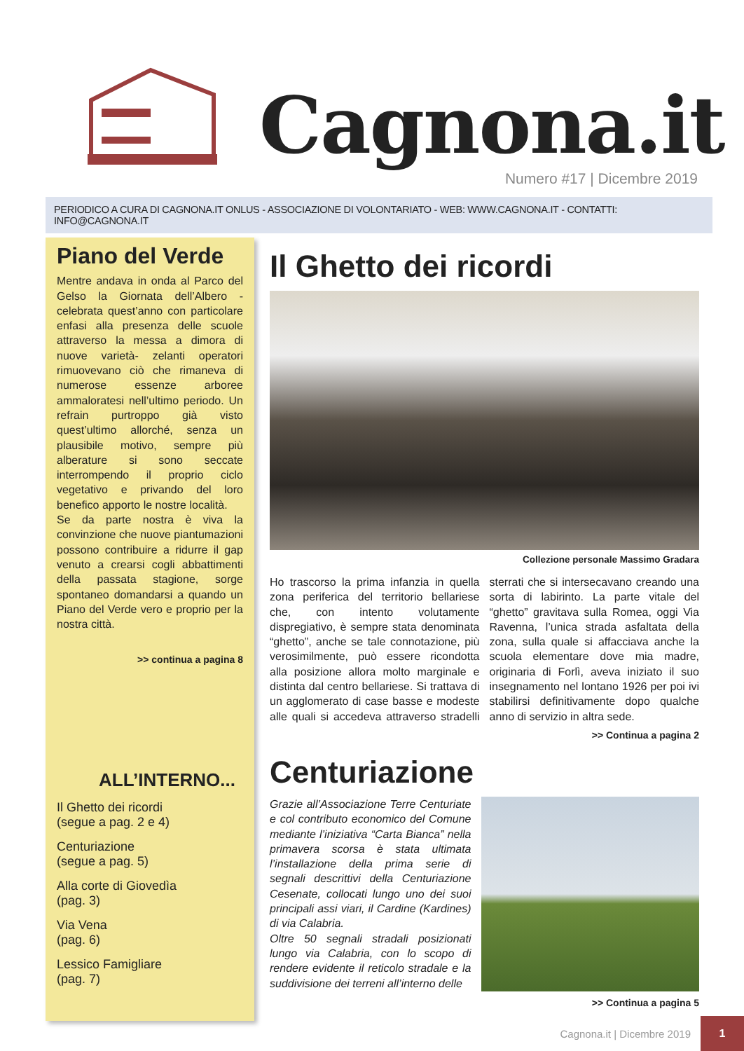Cagnona.it
Numero #17 | Dicembre 2019
PERIODICO A CURA DI CAGNONA.IT ONLUS - ASSOCIAZIONE DI VOLONTARIATO - WEB: WWW.CAGNONA.IT - CONTATTI: INFO@CAGNONA.IT
Piano del Verde
Mentre andava in onda al Parco del Gelso la Giornata dell’Albero -celebrata quest’anno con particolare enfasi alla presenza delle scuole attraverso la messa a dimora di nuove varietà- zelanti operatori rimuovevano ciò che rimaneva di numerose essenze arboree ammaloratesi nell’ultimo periodo. Un refrain purtroppo già visto quest’ultimo allorché, senza un plausibile motivo, sempre più alberature si sono seccate interrompendo il proprio ciclo vegetativo e privando del loro benefico apporto le nostre località.
Se da parte nostra è viva la convinzione che nuove piantumazioni possono contribuire a ridurre il gap venuto a crearsi cogli abbattimenti della passata stagione, sorge spontaneo domandarsi a quando un Piano del Verde vero e proprio per la nostra città.
>> continua a pagina 8
ALL’INTERNO...
Il Ghetto dei ricordi
(segue a pag. 2 e 4)
Centuriazione
(segue a pag. 5)
Alla corte di Giovedìa
(pag. 3)
Via Vena
(pag. 6)
Lessico Famigliare
(pag. 7)
Il Ghetto dei ricordi
Collezione personale Massimo Gradara
Ho trascorso la prima infanzia in quella zona periferica del territorio bellariese che, con intento volutamente dispregiativo, è sempre stata denominata “ghetto”, anche se tale connotazione, più verosimilmente, può essere ricondotta alla posizione allora molto marginale e distinta dal centro bellariese. Si trattava di un agglomerato di case basse e modeste alle quali si accedeva attraverso stradelli sterrati che si intersecavano creando una sorta di labirinto. La parte vitale del “ghetto” gravitava sulla Romea, oggi Via Ravenna, l’unica strada asfaltata della zona, sulla quale si affacciava anche la scuola elementare dove mia madre, originaria di Forlì, aveva iniziato il suo insegnamento nel lontano 1926 per poi ivi stabilirsi definitivamente dopo qualche anno di servizio in altra sede.
>> Continua a pagina 2
Centuriazione
Grazie all’Associazione Terre Centuriate e col contributo economico del Comune mediante l’iniziativa “Carta Bianca” nella primavera scorsa è stata ultimata l’installazione della prima serie di segnali descrittivi della Centuriazione Cesenate, collocati lungo uno dei suoi principali assi viari, il Cardine (Kardines) di via Calabria.
Oltre 50 segnali stradali posizionati lungo via Calabria, con lo scopo di rendere evidente il reticolo stradale e la suddivisione dei terreni all’interno delle
>> Continua a pagina 5
Cagnona.it | Dicembre 2019
1